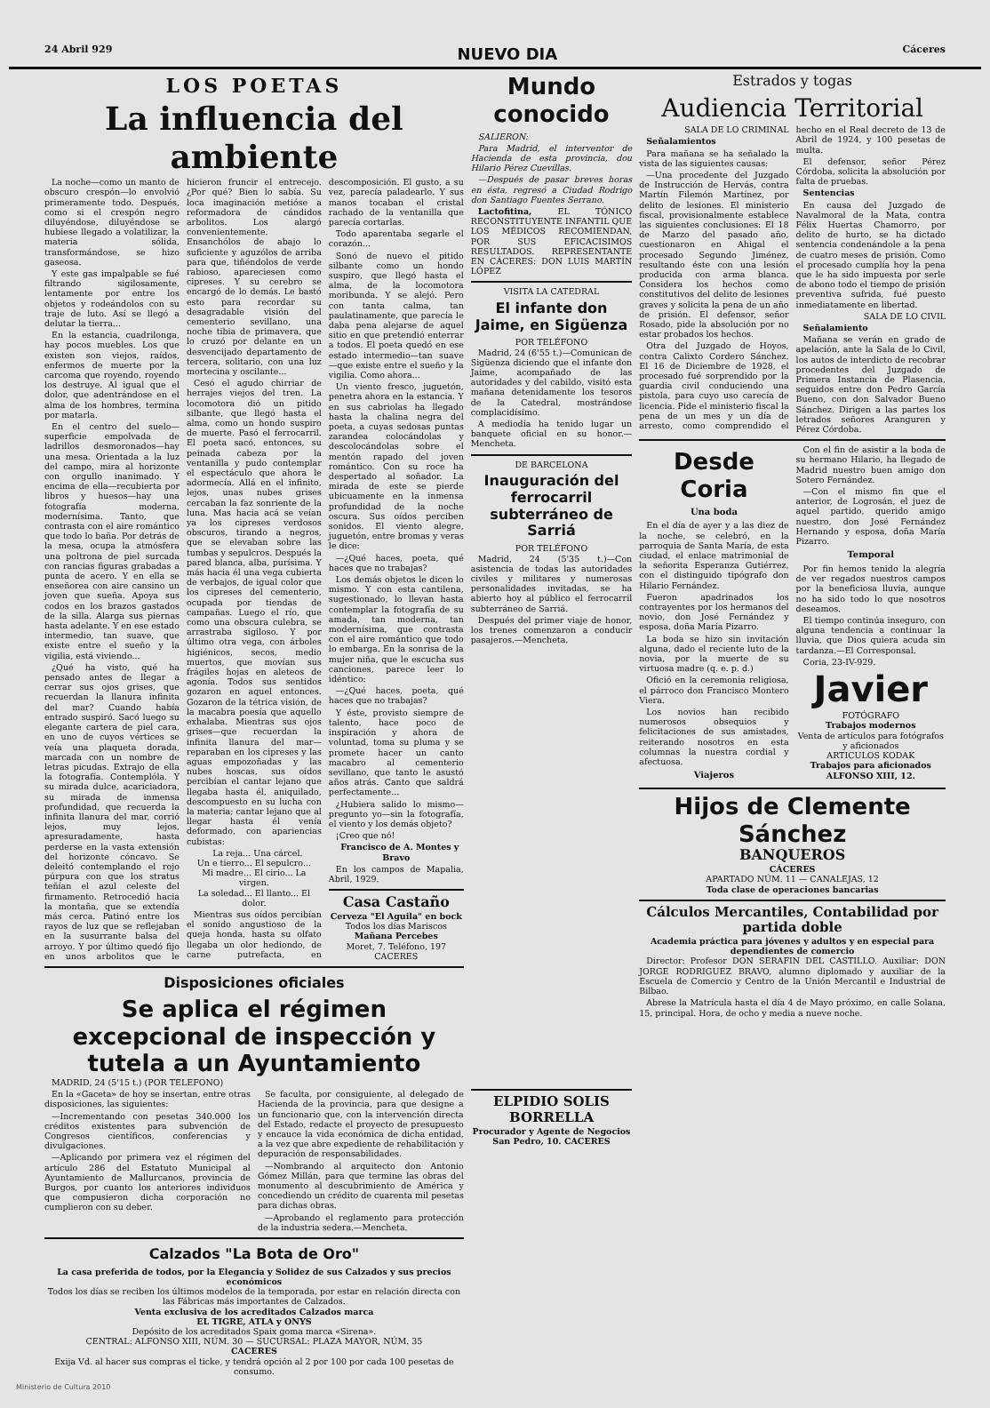24 Abril 929 NUEVO DIA Cáceres
LOS POETAS
La influencia del ambiente
La noche—como un manto de obscuro crespón—lo envolvió primeramente todo. Después, como si el crespón negro diluyéndose, diluyéndose se hubiese llegado a volatilizar, la materia sólida, transformándose, se hizo gaseosa.
Y este gas impalpable se fué filtrando sigilosamente, lentamente por entre los objetos y rodeándolos con su traje de luto. Así se llegó a delutar la tierra...
En la estancia, cuadrilonga, hay pocos muebles. Los que existen son viejos, raídos, enfermos de muerte por la carcoma que royendo, royendo los destruye. Al igual que el dolor, que adentrándose en el alma de los hombres, termina por matarla.
En el centro del suelo—superficie empolvada de ladrillos desmoronados—hay una mesa. Orientada a la luz del campo, mira al horizonte con orgullo inanimado. Y encima de ella—recubierta por libros y huesos—hay una fotografía moderna, modernísima. Tanto, que contrasta con el aire romántico que todo lo baña. Por detrás de la mesa, ocupa la atmósfera una poltrona de piel surcada con rancias figuras grabadas a punta de acero. Y en ella se enseñorea con aire cansino un joven que sueña. Apoya sus codos en los brazos gastados de la silla. Alarga sus piernas hasta adelante. Y en ese estado intermedio, tan suave, que existe entre el sueño y la vigilia, está viviendo...
¿Qué ha visto, qué ha pensado antes de llegar a cerrar sus ojos grises, que recuerdan la llanura infinita del mar? Cuando había entrado suspiró. Sacó luego su elegante cartera de piel cara, en uno de cuyos vértices se veía una plaqueta dorada, marcada con un nombre de letras picudas. Extrajo de ella la fotografía. Contemplóla. Y su mirada dulce, acariciadora, su mirada de inmensa profundidad, que recuerda la infinita llanura del mar, corrió lejos, muy lejos, apresuradamente, hasta perderse en la vasta extensión del horizonte cóncavo. Se deleitó contemplando el rojo púrpura con que los stratus teñían el azul celeste del firmamento. Retrocedió hacia la montaña, que se extendía más cerca. Patinó entre los rayos de luz que se reflejaban en la susurrante balsa del arroyo. Y por último quedó fijo en unos arbolitos que le hicieron fruncir el entrecejo. ¿Por qué? Bien lo sabía. Su loca imaginación metióse a reformadora de cándidos arbolitos. Los alargó convenientemente. Ensanchólos de abajo lo suficiente y aguzólos de arriba para que, tiñéndolos de verde rabioso, apareciesen como cipreses. Y su cerebro se encargó de lo demás. Le bastó esto para recordar su desagradable visión del cementerio sevillano, una noche tibia de primavera, que lo cruzó por delante en un desvencijado departamento de tercera, solitario, con una luz mortecina y oscilante...
Cesó el agudo chirriar de herrajes viejos del tren. La locomotora dió un pitido silbante, que llegó hasta el alma, como un hondo suspiro de muerte. Pasó el ferrocarril. El poeta sacó, entonces, su peinada cabeza por la ventanilla y pudo contemplar el espectáculo que ahora le adormecía. Allá en el infinito, lejos, unas nubes grises cercaban la faz sonriente de la luna. Mas hacia acá se veían ya los cipreses verdosos obscuros, tirando a negros, que se elevaban sobre las tumbas y sepulcros. Después la pared blanca, alba, purísima. Y más hacia él una vega cubierta de verbajos, de igual color que los cipreses del cementerio, ocupada por tiendas de campañas. Luego el río, que como una obscura culebra, se arrastraba sigiloso. Y por último otra vega, con árboles higiénicos, secos, medio muertos, que movían sus frágiles hojas en aleteos de agonía. Todos sus sentidos gozaron en aquel entonces. Gozaron de la tétrica visión, de la macabra poesía que aquello exhalaba. Mientras sus ojos grises—que recuerdan la infinita llanura del mar—reparaban en los cipreses y las aguas empozoñadas y las nubes hoscas, sus oídos percibían el cantar lejano que llegaba hasta él, aniquilado, descompuesto en su lucha con la materia; cantar lejano que al llegar hasta él venía deformado, con apariencias cubistas:
La reja... Una cárcel.
Un e tierro... El sepulcro...
Mi madre... El cirio... La virgen.
La soledad... El llanto... El dolor.
Mientras sus oídos percibían el sonido angustioso de la queja honda, hasta su olfato llegaba un olor hediondo, de carne putrefacta, en descomposición. El gusto, a su vez, parecía paladearlo. Y sus manos tocaban el cristal rachado de la ventanilla que parecía cortarlas.
Todo aparentaba segarle el corazón...
Sonó de nuevo el pitido silbante como un hondo suspiro, que llegó hasta el alma, de la locomotora moribunda. Y se alejó. Pero con tanta calma, tan paulatinamente, que parecía le daba pena alejarse de aquel sitio en que pretendió enterrar a todos. El poeta quedó en ese estado intermedio—tan suave—que existe entre el sueño y la vigilia. Como ahora...
Un viento fresco, juguetón, penetra ahora en la estancia. Y en sus cabriolas ha llegado hasta la chalina negra del poeta, a cuyas sedosas puntas zarandea colocándolas y descolocándolas sobre el mentón rapado del joven romántico. Con su roce ha despertado al soñador. La mirada de este se pierde ubicuamente en la inmensa profundidad de la noche oscura. Sus oídos perciben sonidos. El viento alegre, juguetón, entre bromas y veras le dice:
—¿Qué haces, poeta, qué haces que no trabajas?
Los demás objetos le dicen lo mismo. Y con esta cantilena, sugestionado, lo llevan hasta contemplar la fotografía de su amada, tan moderna, tan modernísima, que contrasta con el aire romántico que todo lo embarga. En la sonrisa de la mujer niña, que le escucha sus canciones, parece leer lo idéntico:
—¿Qué haces, poeta, qué haces que no trabajas?
Y éste, provisto siempre de talento, hace poco de inspiración y ahora de voluntad, toma su pluma y se promete hacer un canto macabro al cementerio sevillano, que tanto le asustó años atrás. Canto que saldrá perfectamente...
¿Hubiera salido lo mismo—pregunto yo—sin la fotografía, el viento y los demás objeto?
¡Creo que nó!
Francisco de A. Montes y Bravo
En los campos de Mapalia, Abril, 1929.
Casa Castaño
Cerveza "El Aguila" en bock
Todos los días Mariscos
Mañana Percebes
Moret, 7. Teléfono, 197
CACERES
Disposiciones oficiales
Se aplica el régimen excepcional de inspección y tutela a un Ayuntamiento
MADRID, 24 (5'15 t.) (POR TELEFONO)
En la «Gaceta» de hoy se insertan, entre otras disposiciones, las siguientes:
—Incrementando con pesetas 340.000 los créditos existentes para subvención de Congresos científicos, conferencias y divulgaciones.
—Aplicando por primera vez el régimen del artículo 286 del Estatuto Municipal al Ayuntamiento de Mallurcanos, provincia de Burgos, por cuanto los anteriores individuos que compusieron dicha corporación no cumplieron con su deber.
Se faculta, por consiguiente, al delegado de Hacienda de la provincia, para que designe a un funcionario que, con la intervención directa del Estado, redacte el proyecto de presupuesto y encauce la vida económica de dicha entidad, a la vez que abre expediente de rehabilitación y depuración de responsabilidades.
—Nombrando al arquitecto don Antonio Gómez Millán, para que termine las obras del monumento al descubrimiento de América y concediendo un crédito de cuarenta mil pesetas para dichas obras.
—Aprobando el reglamento para protección de la industria sedera.—Mencheta.
Calzados "La Bota de Oro"
La casa preferida de todos, por la Elegancia y Solidez de sus Calzados y sus precios económicos
Todos los días se reciben los últimos modelos de la temporada, por estar en relación directa con las Fábricas más importantes de Calzados.
Venta exclusiva de los acreditados Calzados marca
EL TIGRE, ATLA y ONYS
Depósito de los acreditados Spaix goma marca «Sirena».
CENTRAL: ALFONSO XIII, NÚM. 30 — SUCURSAL: PLAZA MAYOR, NÚM. 35
CACERES
Exija Vd. al hacer sus compras el ticke, y tendrá opción al 2 por 100 por cada 100 pesetas de consumo.
Mundo conocido
SALIERON:
Para Madrid, el interventor de Hacienda de esta provincia, dou Hilario Pérez Cuevillas.
—Después de pasar breves horas en ésta, regresó a Ciudad Rodrigo don Santiago Fuentes Serrano.
Lactofitina, EL TÓNICO RECONSTITUYENTE INFANTIL QUE LOS MÉDICOS RECOMIENDAN, POR SUS EFICACISIMOS RESULTADOS. REPRESENTANTE EN CÁCERES: DON LUIS MARTÍN LÓPEZ
VISITA LA CATEDRAL
El infante don Jaime, en Sigüenza
POR TELÉFONO
Madrid, 24 (6'55 t.)—Comunican de Sigüenza diciendo que el infante don Jaime, acompañado de las autoridades y del cabildo, visitó esta mañana detenidamente los tesoros de la Catedral, mostrándose complacidísimo.
A mediodía ha tenido lugar un banquete oficial en su honor.—Mencheta.
DE BARCELONA
Inauguración del ferrocarril subterráneo de Sarriá
POR TELÉFONO
Madrid, 24 (5'35 t.)—Con asistencia de todas las autoridades civiles y militares y numerosas personalidades invitadas, se ha abierto hoy al público el ferrocarril subterráneo de Sarriá.
Después del primer viaje de honor, los trenes comenzaron a conducir pasajeros.—Mencheta.
ELPIDIO SOLIS BORRELLA
Procurador y Agente de Negocios
San Pedro, 10. CACERES
Estrados y togas
Audiencia Territorial
SALA DE LO CRIMINAL
Señalamientos
Para mañana se ha señalado la vista de las siguientes causas:
—Una procedente del Juzgado de Instrucción de Hervás, contra Martín Filemón Martínez, por delito de lesiones. El ministerio fiscal, provisionalmente establece las siguientes conclusiones: El 18 de Marzo del pasado año, cuestionaron en Ahigal el procesado Segundo Jiménez, resultando éste con una lesión producida con arma blanca. Considera los hechos como constitutivos del delito de lesiones graves y solicita la pena de un año de prisión. El defensor, señor Rosado, pide la absolución por no estar probados los hechos.
Otra del Juzgado de Hoyos, contra Calixto Cordero Sánchez. El 16 de Diciembre de 1928, el procesado fué sorprendido por la guardia civil conduciendo una pistola, para cuyo uso carecía de licencia. Pide el ministerio fiscal la pena de un mes y un día de arresto, como comprendido el hecho en el Real decreto de 13 de Abril de 1924, y 100 pesetas de multa.
El defensor, señor Pérez Córdoba, solicita la absolución por falta de pruebas.
Sentencias
En causa del Juzgado de Navalmoral de la Mata, contra Félix Huertas Chamorro, por delito de hurto, se ha dictado sentencia condenándole a la pena de cuatro meses de prisión. Como el procesado cumplía hoy la pena que le ha sido impuesta por serle de abono todo el tiempo de prisión preventiva sufrida, fué puesto inmediatamente en libertad.
SALA DE LO CIVIL
Señalamiento
Mañana se verán en grado de apelación, ante la Sala de lo Civil, los autos de interdicto de recobrar procedentes del Juzgado de Primera Instancia de Plasencia, seguidos entre don Pedro García Bueno, con don Salvador Bueno Sánchez. Dirigen a las partes los letrados señores Aranguren y Pérez Córdoba.
Desde Coria
Una boda
En el día de ayer y a las diez de la noche, se celebró, en la parroquia de Santa María, de esta ciudad, el enlace matrimonial de la señorita Esperanza Gutiérrez, con el distinguido tipógrafo don Hilario Fernández.
Fueron apadrinados los contrayentes por los hermanos del novio, don José Fernández y esposa, doña María Pizarro.
La boda se hizo sin invitación alguna, dado el reciente luto de la novia, por la muerte de su virtuosa madre (q. e. p. d.)
Ofició en la ceremonia religiosa, el párroco don Francisco Montero Viera.
Los novios han recibido numerosos obsequios y felicitaciones de sus amistades, reiterando nosotros en esta columnas la nuestra cordial y afectuosa.
Viajeros
Con el fin de asistir a la boda de su hermano Hilario, ha llegado de Madrid nuestro buen amigo don Sotero Fernández.
—Con el mismo fin que el anterior, de Logrosán, el juez de aquel partido, querido amigo nuestro, don José Fernández Hernando y esposa, doña María Pizarro.
Temporal
Por fin hemos tenido la alegría de ver regados nuestros campos por la beneficiosa lluvia, aunque no ha sido todo lo que nosotros deseamos.
El tiempo continúa inseguro, con alguna tendencia a continuar la lluvia, que Dios quiera acuda sin tardanza.—El Corresponsal.
Coria, 23-IV-929.
Javier
FOTÓGRAFO
Trabajos modernos
Venta de artículos para fotógrafos y aficionados
ARTICULOS KODAK
Trabajos para aficionados
ALFONSO XIII, 12.
Hijos de Clemente Sánchez
BANQUEROS
CÁCERES
APARTADO NÚM. 11 — CANALEJAS, 12
Toda clase de operaciones bancarias
Cálculos Mercantiles, Contabilidad por partida doble
Academia práctica para jóvenes y adultos y en especial para dependientes de comercio
Director: Profesor DON SERAFIN DEL CASTILLO. Auxiliar: DON JORGE RODRIGUEZ BRAVO, alumno diplomado y auxiliar de la Escuela de Comercio y Centro de la Unión Mercantil e Industrial de Bilbao.
Abrese la Matrícula hasta el día 4 de Mayo próximo, en calle Solana, 15, principal. Hora, de ocho y media a nueve noche.
Ministerio de Cultura 2010